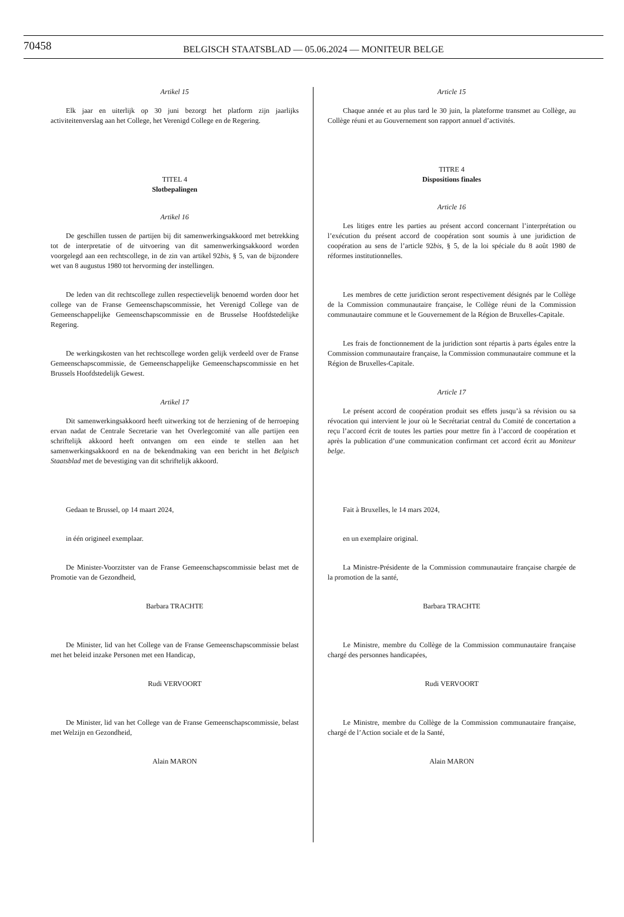70458 BELGISCH STAATSBLAD — 05.06.2024 — MONITEUR BELGE
Artikel 15
Elk jaar en uiterlijk op 30 juni bezorgt het platform zijn jaarlijks activiteitenverslag aan het College, het Verenigd College en de Regering.
TITEL 4
Slotbepalingen
Artikel 16
De geschillen tussen de partijen bij dit samenwerkingsakkoord met betrekking tot de interpretatie of de uitvoering van dit samenwerkingsakkoord worden voorgelegd aan een rechtscollege, in de zin van artikel 92bis, § 5, van de bijzondere wet van 8 augustus 1980 tot hervorming der instellingen.
De leden van dit rechtscollege zullen respectievelijk benoemd worden door het college van de Franse Gemeenschapscommissie, het Verenigd College van de Gemeenschappelijke Gemeenschapscommissie en de Brusselse Hoofdstedelijke Regering.
De werkingskosten van het rechtscollege worden gelijk verdeeld over de Franse Gemeenschapscommissie, de Gemeenschappelijke Gemeenschapscommissie en het Brussels Hoofdstedelijk Gewest.
Artikel 17
Dit samenwerkingsakkoord heeft uitwerking tot de herziening of de herroeping ervan nadat de Centrale Secretarie van het Overlegcomité van alle partijen een schriftelijk akkoord heeft ontvangen om een einde te stellen aan het samenwerkingsakkoord en na de bekendmaking van een bericht in het Belgisch Staatsblad met de bevestiging van dit schriftelijk akkoord.
Gedaan te Brussel, op 14 maart 2024,
in één origineel exemplaar.
De Minister-Voorzitster van de Franse Gemeenschapscommissie belast met de Promotie van de Gezondheid,
Barbara TRACHTE
De Minister, lid van het College van de Franse Gemeenschapscommissie belast met het beleid inzake Personen met een Handicap,
Rudi VERVOORT
De Minister, lid van het College van de Franse Gemeenschapscommissie, belast met Welzijn en Gezondheid,
Alain MARON
Article 15
Chaque année et au plus tard le 30 juin, la plateforme transmet au Collège, au Collège réuni et au Gouvernement son rapport annuel d’activités.
TITRE 4
Dispositions finales
Article 16
Les litiges entre les parties au présent accord concernant l’interprétation ou l’exécution du présent accord de coopération sont soumis à une juridiction de coopération au sens de l’article 92bis, § 5, de la loi spéciale du 8 août 1980 de réformes institutionnelles.
Les membres de cette juridiction seront respectivement désignés par le Collège de la Commission communautaire française, le Collège réuni de la Commission communautaire commune et le Gouvernement de la Région de Bruxelles-Capitale.
Les frais de fonctionnement de la juridiction sont répartis à parts égales entre la Commission communautaire française, la Commission communautaire commune et la Région de Bruxelles-Capitale.
Article 17
Le présent accord de coopération produit ses effets jusqu’à sa révision ou sa révocation qui intervient le jour où le Secrétariat central du Comité de concertation a reçu l’accord écrit de toutes les parties pour mettre fin à l’accord de coopération et après la publication d’une communication confirmant cet accord écrit au Moniteur belge.
Fait à Bruxelles, le 14 mars 2024,
en un exemplaire original.
La Ministre-Présidente de la Commission communautaire française chargée de la promotion de la santé,
Barbara TRACHTE
Le Ministre, membre du Collège de la Commission communautaire française chargé des personnes handicapées,
Rudi VERVOORT
Le Ministre, membre du Collège de la Commission communautaire française, chargé de l’Action sociale et de la Santé,
Alain MARON